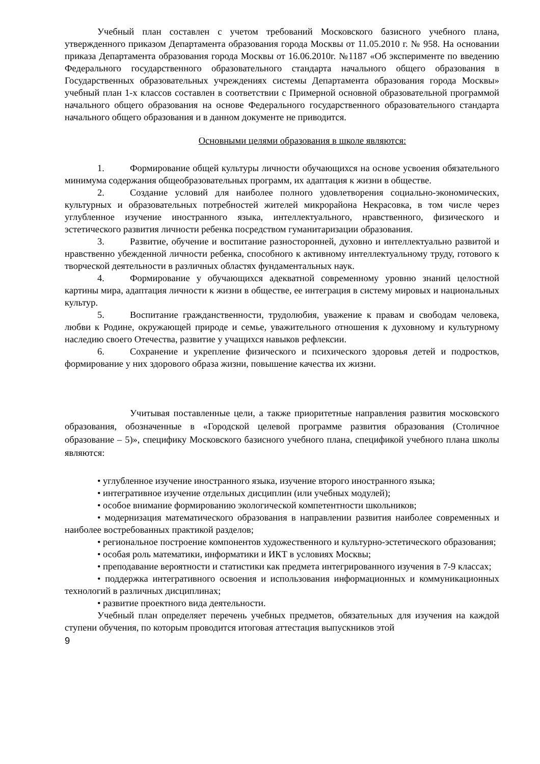Учебный план составлен с учетом требований Московского базисного учебного плана, утвержденного приказом Департамента образования города Москвы от 11.05.2010 г. № 958. На основании приказа Департамента образования города Москвы от 16.06.2010г. №1187 «Об эксперименте по введению Федерального государственного образовательного стандарта начального общего образования в Государственных образовательных учреждениях системы Департамента образования города Москвы» учебный план 1-х классов составлен в соответствии с Примерной основной образовательной программой начального общего образования на основе Федерального государственного образовательного стандарта начального общего образования и в данном документе не приводится.
Основными целями образования в школе являются:
1. Формирование общей культуры личности обучающихся на основе усвоения обязательного минимума содержания общеобразовательных программ, их адаптация к жизни в обществе.
2. Создание условий для наиболее полного удовлетворения социально-экономических, культурных и образовательных потребностей жителей микрорайона Некрасовка, в том числе через углубленное изучение иностранного языка, интеллектуального, нравственного, физического и эстетического развития личности ребенка посредством гуманитаризации образования.
3. Развитие, обучение и воспитание разносторонней, духовно и интеллектуально развитой и нравственно убежденной личности ребенка, способного к активному интеллектуальному труду, готового к творческой деятельности в различных областях фундаментальных наук.
4. Формирование у обучающихся адекватной современному уровню знаний целостной картины мира, адаптация личности к жизни в обществе, ее интеграция в систему мировых и национальных культур.
5. Воспитание гражданственности, трудолюбия, уважение к правам и свободам человека, любви к Родине, окружающей природе и семье, уважительного отношения к духовному и культурному наследию своего Отечества, развитие у учащихся навыков рефлексии.
6. Сохранение и укрепление физического и психического здоровья детей и подростков, формирование у них здорового образа жизни, повышение качества их жизни.
Учитывая поставленные цели, а также приоритетные направления развития московского образования, обозначенные в «Городской целевой программе развития образования (Столичное образование – 5)», специфику Московского базисного учебного плана, спецификой учебного плана школы являются:
• углубленное изучение иностранного языка, изучение второго иностранного языка;
• интегративное изучение отдельных дисциплин (или учебных модулей);
• особое внимание формированию экологической компетентности школьников;
• модернизация математического образования в направлении развития наиболее современных и наиболее востребованных практикой разделов;
• региональное построение компонентов художественного и культурно-эстетического образования;
• особая роль математики, информатики и ИКТ в условиях Москвы;
• преподавание вероятности и статистики как предмета интегрированного изучения в 7-9 классах;
• поддержка интегративного освоения и использования информационных и коммуникационных технологий в различных дисциплинах;
• развитие проектного вида деятельности.
Учебный план определяет перечень учебных предметов, обязательных для изучения на каждой ступени обучения, по которым проводится итоговая аттестация выпускников этой
9